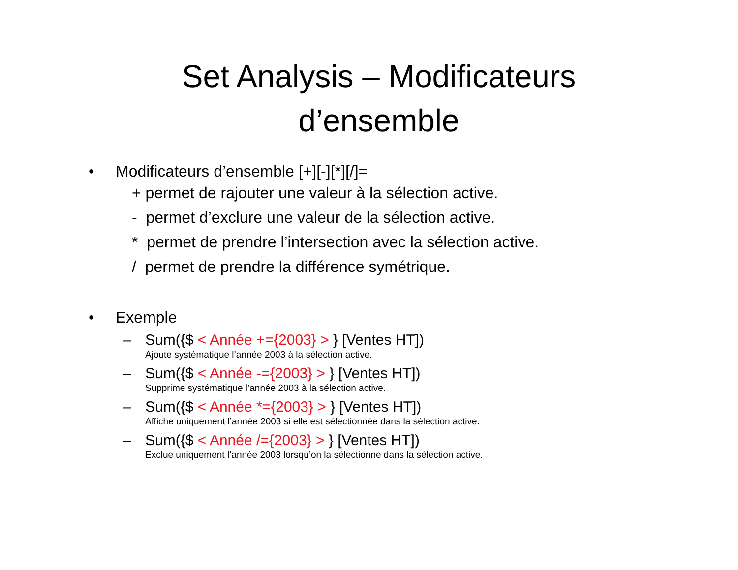Set Analysis – Modificateurs
d’ensemble
• Modificateurs d’ensemble [+][-][*][/]=
+ permet de rajouter une valeur à la sélection active.
- permet d’exclure une valeur de la sélection active.
* permet de prendre l’intersection avec la sélection active.
/ permet de prendre la différence symétrique.
• Exemple
– Sum({$ < Année +={2003} > } [Ventes HT])
Ajoute systématique l’année 2003 à la sélection active.
– Sum({$ < Année -={2003} > } [Ventes HT])
Supprime systématique l’année 2003 à la sélection active.
– Sum({$ < Année *={2003} > } [Ventes HT])
Affiche uniquement l’année 2003 si elle est sélectionnée dans la sélection active.
– Sum({$ < Année /={2003} > } [Ventes HT])
Exclue uniquement l’année 2003 lorsqu’on la sélectionne dans la sélection active.